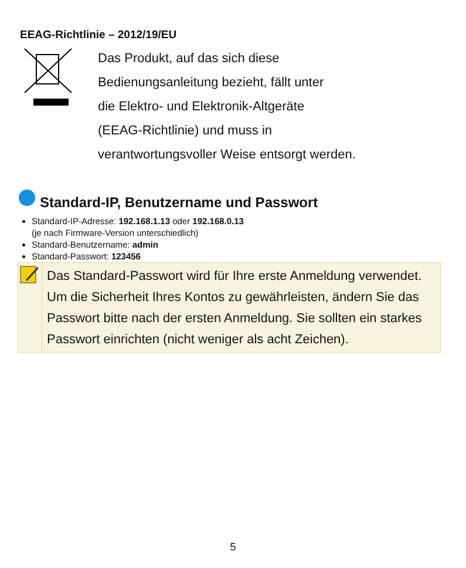EEAG-Richtlinie – 2012/19/EU
Das Produkt, auf das sich diese
Bedienungsanleitung bezieht, fällt unter
die Elektro- und Elektronik-Altgeräte
(EEAG-Richtlinie) und muss in
verantwortungsvoller Weise entsorgt werden.
Standard-IP, Benutzername und Passwort
Standard-IP-Adresse: 192.168.1.13 oder 192.168.0.13
(je nach Firmware-Version unterschiedlich)
Standard-Benutzername: admin
Standard-Passwort: 123456
Das Standard-Passwort wird für Ihre erste Anmeldung verwendet. Um die Sicherheit Ihres Kontos zu gewährleisten, ändern Sie das Passwort bitte nach der ersten Anmeldung. Sie sollten ein starkes Passwort einrichten (nicht weniger als acht Zeichen).
5